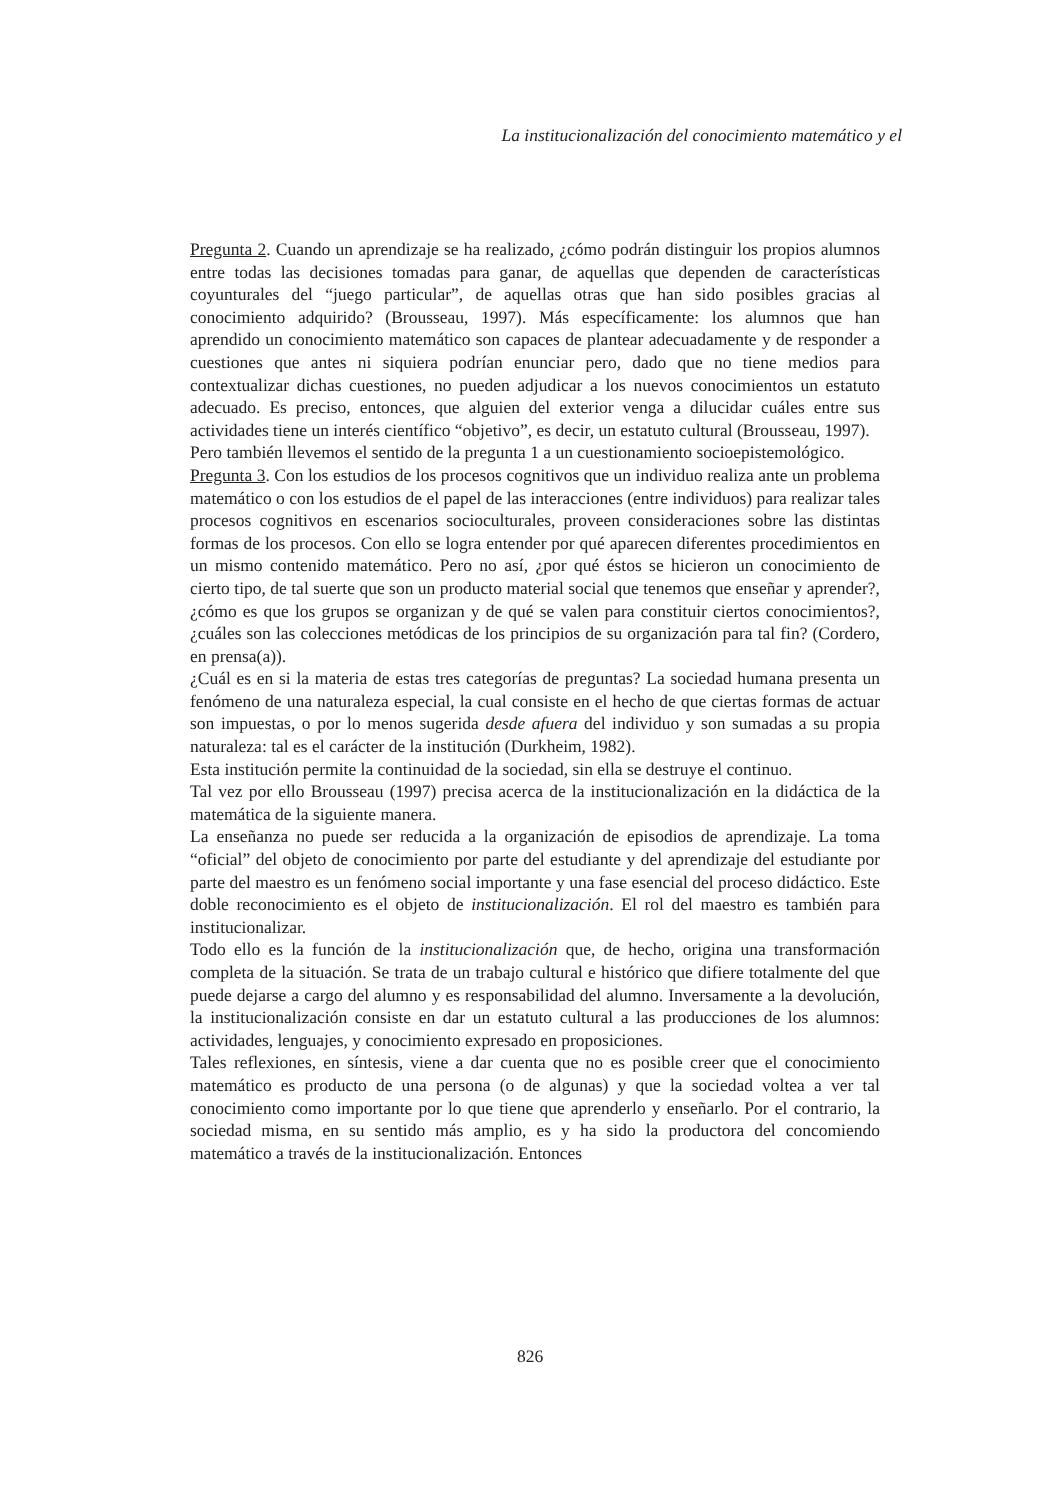La institucionalización del conocimiento matemático y el
Pregunta 2. Cuando un aprendizaje se ha realizado, ¿cómo podrán distinguir los propios alumnos entre todas las decisiones tomadas para ganar, de aquellas que dependen de características coyunturales del “juego particular”, de aquellas otras que han sido posibles gracias al conocimiento adquirido? (Brousseau, 1997). Más específicamente: los alumnos que han aprendido un conocimiento matemático son capaces de plantear adecuadamente y de responder a cuestiones que antes ni siquiera podrían enunciar pero, dado que no tiene medios para contextualizar dichas cuestiones, no pueden adjudicar a los nuevos conocimientos un estatuto adecuado. Es preciso, entonces, que alguien del exterior venga a dilucidar cuáles entre sus actividades tiene un interés científico “objetivo”, es decir, un estatuto cultural (Brousseau, 1997).
Pero también llevemos el sentido de la pregunta 1 a un cuestionamiento socioepistemológico.
Pregunta 3. Con los estudios de los procesos cognitivos que un individuo realiza ante un problema matemático o con los estudios de el papel de las interacciones (entre individuos) para realizar tales procesos cognitivos en escenarios socioculturales, proveen consideraciones sobre las distintas formas de los procesos. Con ello se logra entender por qué aparecen diferentes procedimientos en un mismo contenido matemático. Pero no así, ¿por qué éstos se hicieron un conocimiento de cierto tipo, de tal suerte que son un producto material social que tenemos que enseñar y aprender?, ¿cómo es que los grupos se organizan y de qué se valen para constituir ciertos conocimientos?, ¿cuáles son las colecciones metódicas de los principios de su organización para tal fin? (Cordero, en prensa(a)).
¿Cuál es en si la materia de estas tres categorías de preguntas? La sociedad humana presenta un fenómeno de una naturaleza especial, la cual consiste en el hecho de que ciertas formas de actuar son impuestas, o por lo menos sugerida desde afuera del individuo y son sumadas a su propia naturaleza: tal es el carácter de la institución (Durkheim, 1982).
Esta institución permite la continuidad de la sociedad, sin ella se destruye el continuo.
Tal vez por ello Brousseau (1997) precisa acerca de la institucionalización en la didáctica de la matemática de la siguiente manera.
La enseñanza no puede ser reducida a la organización de episodios de aprendizaje. La toma “oficial” del objeto de conocimiento por parte del estudiante y del aprendizaje del estudiante por parte del maestro es un fenómeno social importante y una fase esencial del proceso didáctico. Este doble reconocimiento es el objeto de institucionalización. El rol del maestro es también para institucionalizar.
Todo ello es la función de la institucionalización que, de hecho, origina una transformación completa de la situación. Se trata de un trabajo cultural e histórico que difiere totalmente del que puede dejarse a cargo del alumno y es responsabilidad del alumno. Inversamente a la devolución, la institucionalización consiste en dar un estatuto cultural a las producciones de los alumnos: actividades, lenguajes, y conocimiento expresado en proposiciones.
Tales reflexiones, en síntesis, viene a dar cuenta que no es posible creer que el conocimiento matemático es producto de una persona (o de algunas) y que la sociedad voltea a ver tal conocimiento como importante por lo que tiene que aprenderlo y enseñarlo. Por el contrario, la sociedad misma, en su sentido más amplio, es y ha sido la productora del concomiendo matemático a través de la institucionalización. Entonces
826